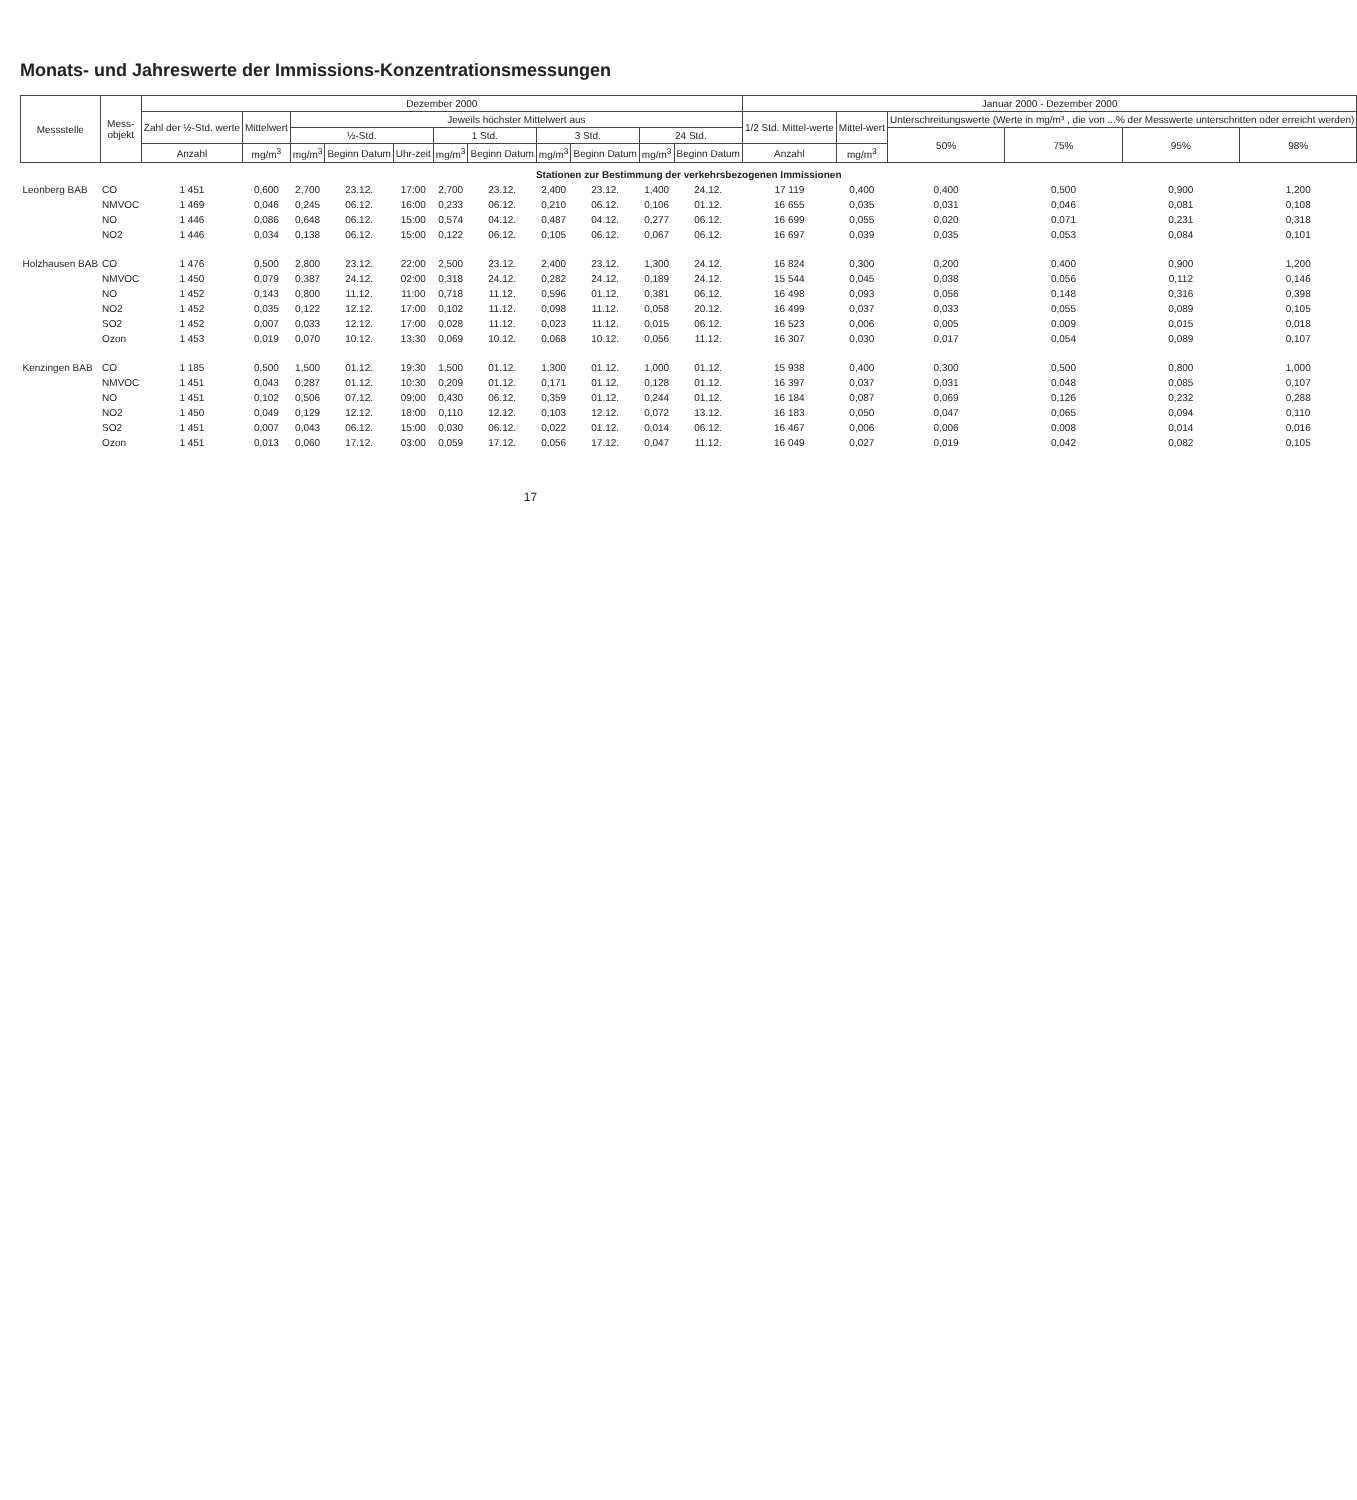Monats- und Jahreswerte der Immissions-Konzentrationsmessungen
| Messstelle | Mess- objekt | Dezember 2000 | | | | | | | | | | | Januar 2000 - Dezember 2000 | | | | | |
| --- | --- | --- | --- | --- | --- | --- | --- | --- | --- | --- | --- | --- | --- | --- | --- | --- | --- | --- |
| | | Zahl der ½-Std. werte | Mittelwert | Jeweils höchster Mittelwert aus | | | | | | | | | 1/2 Std. Mittel-werte | Mittel-wert | Unterschreitungswerte (Werte in mg/m³ , die von ...% der Messwerte unterschritten oder erreicht werden) | | | |
| | | | | ½-Std. | | | 1 Std. | | 3 Std. | | 24 Std. | | | | 50% | 75% | 95% | 98% |
| | | Anzahl | mg/m<sup>3</sup> | mg/m<sup>3</sup> | Beginn Datum | Uhr-zeit | mg/m<sup>3</sup> | Beginn Datum | mg/m<sup>3</sup> | Beginn Datum | mg/m<sup>3</sup> | Beginn Datum | Anzahl | mg/m<sup>3</sup> | | | | |
| Stationen zur Bestimmung der verkehrsbezogenen Immissionen | | | | | | | | | | | | | | | | | | |
| Leonberg BAB | CO | 1 451 | 0,600 | 2,700 | 23.12. | 17:00 | 2,700 | 23.12. | 2,400 | 23.12. | 1,400 | 24.12. | 17 119 | 0,400 | 0,400 | 0,500 | 0,900 | 1,200 |
| | NMVOC | 1 469 | 0,046 | 0,245 | 06.12. | 16:00 | 0,233 | 06.12. | 0,210 | 06.12. | 0,106 | 01.12. | 16 655 | 0,035 | 0,031 | 0,046 | 0,081 | 0,108 |
| | NO | 1 446 | 0,086 | 0,648 | 06.12. | 15:00 | 0,574 | 04.12. | 0,487 | 04.12. | 0,277 | 06.12. | 16 699 | 0,055 | 0,020 | 0,071 | 0,231 | 0,318 |
| | NO2 | 1 446 | 0,034 | 0,138 | 06.12. | 15:00 | 0,122 | 06.12. | 0,105 | 06.12. | 0,067 | 06.12. | 16 697 | 0,039 | 0,035 | 0,053 | 0,084 | 0,101 |
| Holzhausen BAB | CO | 1 476 | 0,500 | 2,800 | 23.12. | 22:00 | 2,500 | 23.12. | 2,400 | 23.12. | 1,300 | 24.12. | 16 824 | 0,300 | 0,200 | 0,400 | 0,900 | 1,200 |
| | NMVOC | 1 450 | 0,079 | 0,387 | 24.12. | 02:00 | 0,318 | 24.12. | 0,282 | 24.12. | 0,189 | 24.12. | 15 544 | 0,045 | 0,038 | 0,056 | 0,112 | 0,146 |
| | NO | 1 452 | 0,143 | 0,800 | 11.12. | 11:00 | 0,718 | 11.12. | 0,596 | 01.12. | 0,381 | 06.12. | 16 498 | 0,093 | 0,056 | 0,148 | 0,316 | 0,398 |
| | NO2 | 1 452 | 0,035 | 0,122 | 12.12. | 17:00 | 0,102 | 11.12. | 0,098 | 11.12. | 0,058 | 20.12. | 16 499 | 0,037 | 0,033 | 0,055 | 0,089 | 0,105 |
| | SO2 | 1 452 | 0,007 | 0,033 | 12.12. | 17:00 | 0,028 | 11.12. | 0,023 | 11.12. | 0,015 | 06.12. | 16 523 | 0,006 | 0,005 | 0,009 | 0,015 | 0,018 |
| | Ozon | 1 453 | 0,019 | 0,070 | 10.12. | 13:30 | 0,069 | 10.12. | 0,068 | 10.12. | 0,056 | 11.12. | 16 307 | 0,030 | 0,017 | 0,054 | 0,089 | 0,107 |
| Kenzingen BAB | CO | 1 185 | 0,500 | 1,500 | 01.12. | 19:30 | 1,500 | 01.12. | 1,300 | 01.12. | 1,000 | 01.12. | 15 938 | 0,400 | 0,300 | 0,500 | 0,800 | 1,000 |
| | NMVOC | 1 451 | 0,043 | 0,287 | 01.12. | 10:30 | 0,209 | 01.12. | 0,171 | 01.12. | 0,128 | 01.12. | 16 397 | 0,037 | 0,031 | 0,048 | 0,085 | 0,107 |
| | NO | 1 451 | 0,102 | 0,506 | 07.12. | 09:00 | 0,430 | 06.12. | 0,359 | 01.12. | 0,244 | 01.12. | 16 184 | 0,087 | 0,069 | 0,126 | 0,232 | 0,288 |
| | NO2 | 1 450 | 0,049 | 0,129 | 12.12. | 18:00 | 0,110 | 12.12. | 0,103 | 12.12. | 0,072 | 13.12. | 16 183 | 0,050 | 0,047 | 0,065 | 0,094 | 0,110 |
| | SO2 | 1 451 | 0,007 | 0,043 | 06.12. | 15:00 | 0,030 | 06.12. | 0,022 | 01.12. | 0,014 | 06.12. | 16 467 | 0,006 | 0,006 | 0,008 | 0,014 | 0,016 |
| | Ozon | 1 451 | 0,013 | 0,060 | 17.12. | 03:00 | 0,059 | 17.12. | 0,056 | 17.12. | 0,047 | 11.12. | 16 049 | 0,027 | 0,019 | 0,042 | 0,082 | 0,105 |
17